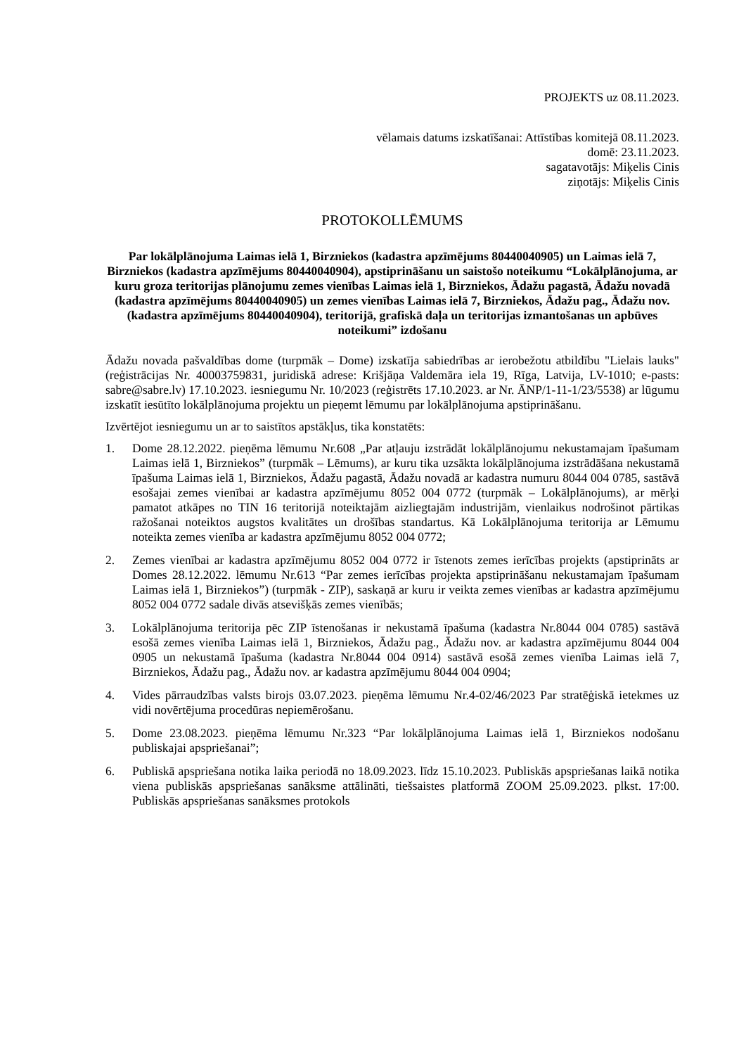PROJEKTS uz 08.11.2023.
vēlamais datums izskatīšanai: Attīstības komitejā 08.11.2023.
domē: 23.11.2023.
sagatavotājs: Miķelis Cinis
ziņotājs: Miķelis Cinis
PROTOKOLLĒMUMS
Par lokālplānojuma Laimas ielā 1, Birzniekos (kadastra apzīmējums 80440040905) un Laimas ielā 7, Birzniekos (kadastra apzīmējums 80440040904), apstiprināšanu un saistošo noteikumu “Lokālplānojuma, ar kuru groza teritorijas plānojumu zemes vienības Laimas ielā 1, Birzniekos, Ādažu pagastā, Ādažu novadā (kadastra apzīmējums 80440040905) un zemes vienības Laimas ielā 7, Birzniekos, Ādažu pag., Ādažu nov. (kadastra apzīmējums 80440040904), teritorijā, grafiskā daļa un teritorijas izmantošanas un apbūves noteikumi” izdošanu
Ādažu novada pašvaldības dome (turpmāk – Dome) izskatīja sabiedrības ar ierobežotu atbildību "Lielais lauks" (reģistrācijas Nr. 40003759831, juridiskā adrese: Krišjāņa Valdemāra iela 19, Rīga, Latvija, LV-1010; e-pasts: sabre@sabre.lv) 17.10.2023. iesniegumu Nr. 10/2023 (reģistrēts 17.10.2023. ar Nr. ĀNP/1-11-1/23/5538) ar lūgumu izskatīt iesūtīto lokālplānojuma projektu un pieņemt lēmumu par lokālplānojuma apstiprināšanu.
Izvērtējot iesniegumu un ar to saistītos apstākļus, tika konstatēts:
1. Dome 28.12.2022. pieņēma lēmumu Nr.608 „Par atļauju izstrādāt lokālplānojumu nekustamajam īpašumam Laimas ielā 1, Birzniekos” (turpmāk – Lēmums), ar kuru tika uzsākta lokālplānojuma izstrādāšana nekustamā īpašuma Laimas ielā 1, Birzniekos, Ādažu pagastā, Ādažu novadā ar kadastra numuru 8044 004 0785, sastāvā esošajai zemes vienībai ar kadastra apzīmējumu 8052 004 0772 (turpmāk – Lokālplānojums), ar mērķi pamatot atkāpes no TIN 16 teritorijā noteiktajām aizliegtajām industrijām, vienlaikus nodrošinot pārtikas ražošanai noteiktos augstos kvalitātes un drošības standartus. Kā Lokālplānojuma teritorija ar Lēmumu noteikta zemes vienība ar kadastra apzīmējumu 8052 004 0772;
2. Zemes vienībai ar kadastra apzīmējumu 8052 004 0772 ir īstenots zemes ierīcības projekts (apstiprināts ar Domes 28.12.2022. lēmumu Nr.613 “Par zemes ierīcības projekta apstiprināšanu nekustamajam īpašumam Laimas ielā 1, Birzniekos”) (turpmāk - ZIP), saskaņā ar kuru ir veikta zemes vienības ar kadastra apzīmējumu 8052 004 0772 sadale divās atsevišķās zemes vienībās;
3. Lokālplānojuma teritorija pēc ZIP īstenošanas ir nekustamā īpašuma (kadastra Nr.8044 004 0785) sastāvā esošā zemes vienība Laimas ielā 1, Birzniekos, Ādažu pag., Ādažu nov. ar kadastra apzīmējumu 8044 004 0905 un nekustamā īpašuma (kadastra Nr.8044 004 0914) sastāvā esošā zemes vienība Laimas ielā 7, Birzniekos, Ādažu pag., Ādažu nov. ar kadastra apzīmējumu 8044 004 0904;
4. Vides pārraudzības valsts birojs 03.07.2023. pieņēma lēmumu Nr.4-02/46/2023 Par stratēģiskā ietekmes uz vidi novērtējuma procedūras nepiemērošanu.
5. Dome 23.08.2023. pieņēma lēmumu Nr.323 “Par lokālplānojuma Laimas ielā 1, Birzniekos nodošanu publiskajai apspriešanai”;
6. Publiskā apspriešana notika laika periodā no 18.09.2023. līdz 15.10.2023. Publiskās apspriešanas laikā notika viena publiskās apspriešanas sanāksme attālināti, tiešsaistes platformā ZOOM 25.09.2023. plkst. 17:00. Publiskās apspriešanas sanāksmes protokols